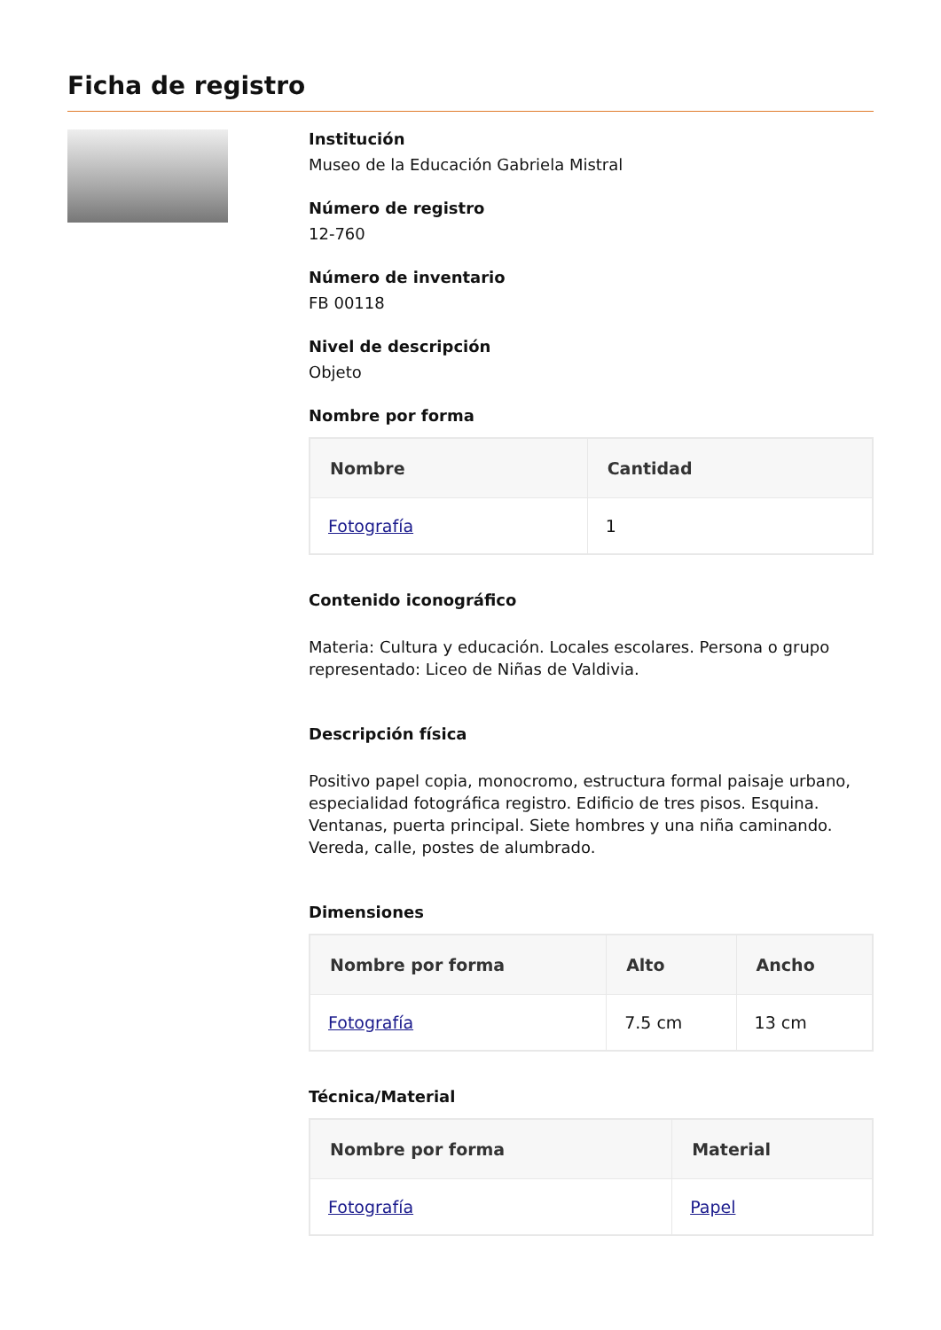Ficha de registro
Institución
Museo de la Educación Gabriela Mistral
Número de registro
12-760
Número de inventario
FB 00118
Nivel de descripción
Objeto
Nombre por forma
| Nombre | Cantidad |
| --- | --- |
| Fotografía | 1 |
Contenido iconográfico
Materia: Cultura y educación. Locales escolares. Persona o grupo representado: Liceo de Niñas de Valdivia.
Descripción física
Positivo papel copia, monocromo, estructura formal paisaje urbano, especialidad fotográfica registro. Edificio de tres pisos. Esquina. Ventanas, puerta principal. Siete hombres y una niña caminando. Vereda, calle, postes de alumbrado.
Dimensiones
| Nombre por forma | Alto | Ancho |
| --- | --- | --- |
| Fotografía | 7.5 cm | 13 cm |
Técnica/Material
| Nombre por forma | Material |
| --- | --- |
| Fotografía | Papel |